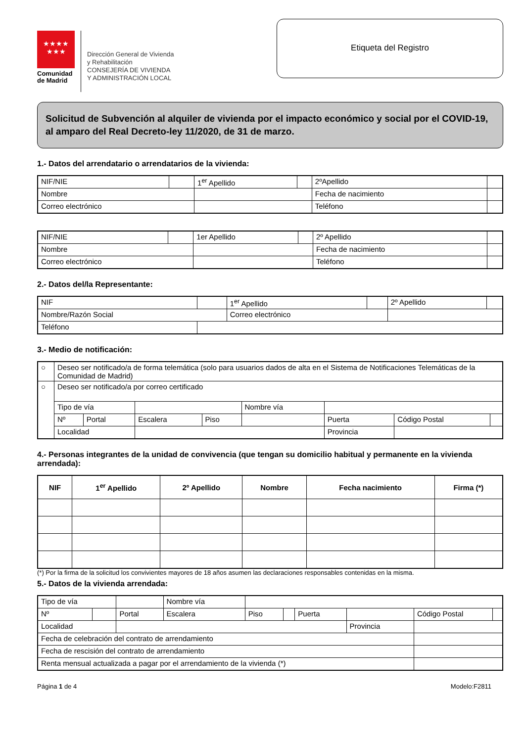★★★★
★★★
Comunidad
de Madrid
Dirección General de Vivienda
y Rehabilitación
CONSEJERÍA DE VIVIENDA
Y ADMINISTRACIÓN LOCAL
Etiqueta del Registro
Solicitud de Subvención al alquiler de vivienda por el impacto económico y social por el COVID-19, al amparo del Real Decreto-ley 11/2020, de 31 de marzo.
1.- Datos del arrendatario o arrendatarios de la vivienda:
| NIF/NIE | | 1<sup>er</sup> Apellido | | 2ºApellido | |
| Nombre | | | | Fecha de nacimiento | |
| Correo electrónico | | | | Teléfono | |
| NIF/NIE | | 1er Apellido | | 2º Apellido | |
| Nombre | | | | Fecha de nacimiento | |
| Correo electrónico | | | | Teléfono | |
2.- Datos del/la Representante:
| NIF | | 1<sup>er</sup> Apellido | | 2º Apellido | |
| Nombre/Razón Social | | Correo electrónico | | | |
| Teléfono | | | | | |
3.- Medio de notificación:
| ○ | Deseo ser notificado/a de forma telemática (solo para usuarios dados de alta en el Sistema de Notificaciones Telemáticas de la Comunidad de Madrid) | | | | | | | |
| ○ | Deseo ser notificado/a por correo certificado | | | | | | | |
| | Tipo de vía | | | | Nombre vía | | | |
| | Nº | Portal | Escalera | Piso | | Puerta | Código Postal | |
| | Localidad | | | | | Provincia | | |
4.- Personas integrantes de la unidad de convivencia (que tengan su domicilio habitual y permanente en la vivienda arrendada):
| NIF | 1<sup>er</sup> Apellido | 2º Apellido | Nombre | Fecha nacimiento | Firma (*) |
| --- | --- | --- | --- | --- | --- |
(*) Por la firma de la solicitud los convivientes mayores de 18 años asumen las declaraciones responsables contenidas en la misma.
5.- Datos de la vivienda arrendada:
| Tipo de vía | | | Nombre vía | | | | | | |
| Nº | | Portal | Escalera | Piso | | Puerta | | Código Postal | |
| Localidad | | | | | | | Provincia | | |
| Fecha de celebración del contrato de arrendamiento | | | | | | | | | |
| Fecha de rescisión del contrato de arrendamiento | | | | | | | | | |
| Renta mensual actualizada a pagar por el arrendamiento de la vivienda (*) | | | | | | | | | |
Página 1 de 4 Modelo:F2811